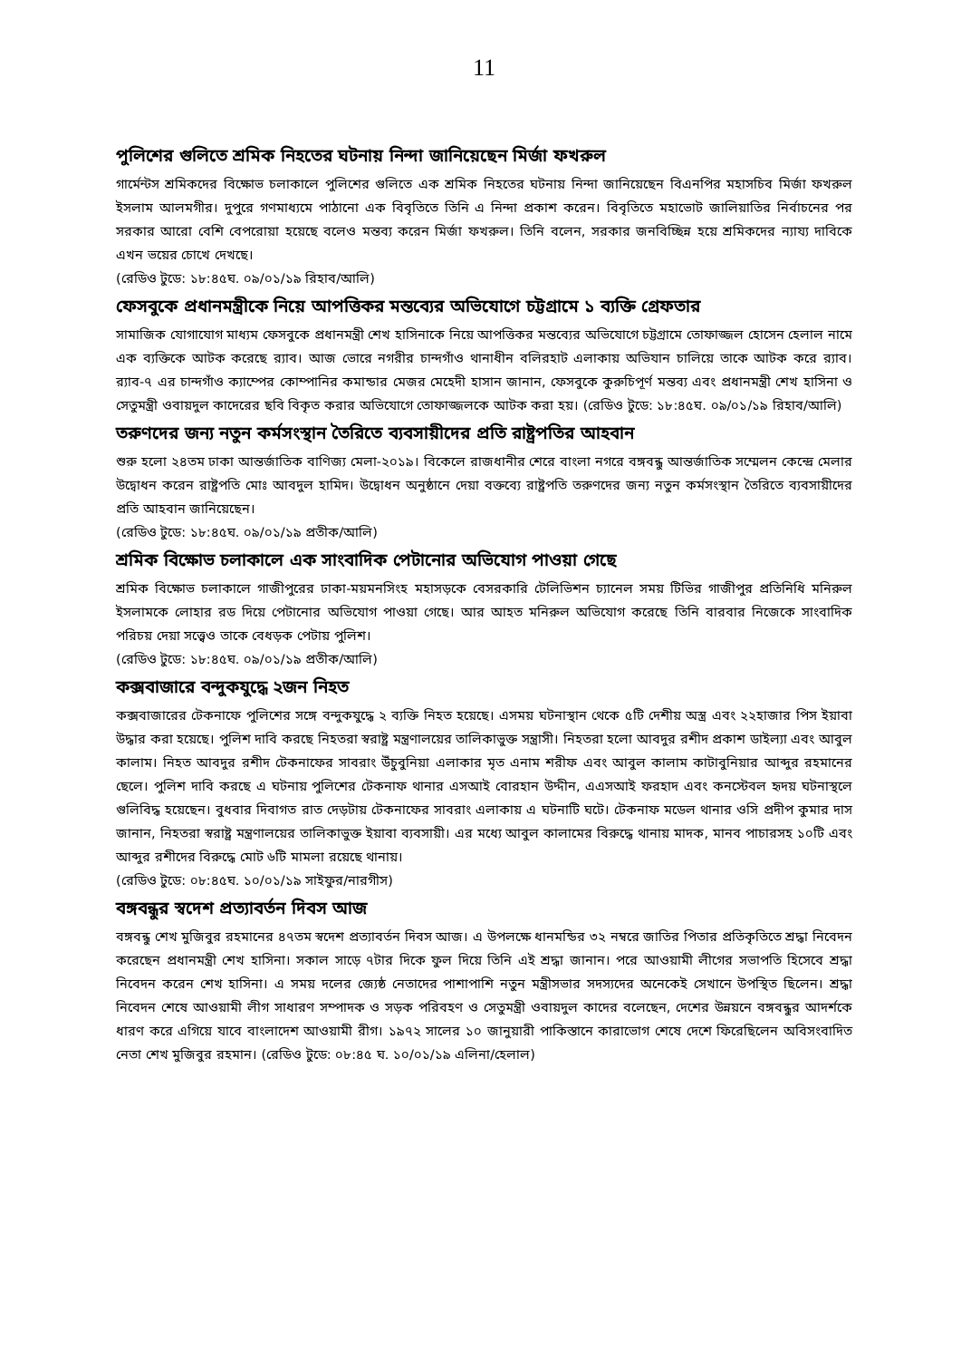11
পুলিশের গুলিতে শ্রমিক নিহতের ঘটনায় নিন্দা জানিয়েছেন মির্জা ফখরুল
গার্মেন্টস শ্রমিকদের বিক্ষোভ চলাকালে পুলিশের গুলিতে এক শ্রমিক নিহতের ঘটনায় নিন্দা জানিয়েছেন বিএনপির মহাসচিব মির্জা ফখরুল ইসলাম আলমগীর। দুপুরে গণমাধ্যমে পাঠানো এক বিবৃতিতে তিনি এ নিন্দা প্রকাশ করেন। বিবৃতিতে মহাভোট জালিয়াতির নির্বাচনের পর সরকার আরো বেশি বেপরোয়া হয়েছে বলেও মন্তব্য করেন মির্জা ফখরুল। তিনি বলেন, সরকার জনবিচ্ছিন্ন হয়ে শ্রমিকদের ন্যায্য দাবিকে এখন ভয়ের চোখে দেখছে।
(রেডিও টুডে: ১৮:৪৫ঘ. ০৯/০১/১৯ রিহাব/আলি)
ফেসবুকে প্রধানমন্ত্রীকে নিয়ে আপত্তিকর মন্তব্যের অভিযোগে চট্টগ্রামে ১ ব্যক্তি গ্রেফতার
সামাজিক যোগাযোগ মাধ্যম ফেসবুকে প্রধানমন্ত্রী শেখ হাসিনাকে নিয়ে আপত্তিকর মন্তব্যের অভিযোগে চট্টগ্রামে তোফাজ্জল হোসেন হেলাল নামে এক ব্যক্তিকে আটক করেছে র‌্যাব। আজ ভোরে নগরীর চান্দগাঁও থানাধীন বলিরহাট এলাকায় অভিযান চালিয়ে তাকে আটক করে র‌্যাব। র‌্যাব-৭ এর চান্দগাঁও ক্যাম্পের কোম্পানির কমান্ডার মেজর মেহেদী হাসান জানান, ফেসবুকে কুরুচিপূর্ণ মন্তব্য এবং প্রধানমন্ত্রী শেখ হাসিনা ও সেতুমন্ত্রী ওবায়দুল কাদেরের ছবি বিকৃত করার অভিযোগে তোফাজ্জলকে আটক করা হয়। (রেডিও টুডে: ১৮:৪৫ঘ. ০৯/০১/১৯ রিহাব/আলি)
তরুণদের জন্য নতুন কর্মসংস্থান তৈরিতে ব্যবসায়ীদের প্রতি রাষ্ট্রপতির আহবান
শুরু হলো ২৪তম ঢাকা আন্তর্জাতিক বাণিজ্য মেলা-২০১৯। বিকেলে রাজধানীর শেরে বাংলা নগরে বঙ্গবন্ধু আন্তর্জাতিক সম্মেলন কেন্দ্রে মেলার উদ্বোধন করেন রাষ্ট্রপতি মোঃ আবদুল হামিদ। উদ্বোধন অনুষ্ঠানে দেয়া বক্তব্যে রাষ্ট্রপতি তরুণদের জন্য নতুন কর্মসংস্থান তৈরিতে ব্যবসায়ীদের প্রতি আহবান জানিয়েছেন।
(রেডিও টুডে: ১৮:৪৫ঘ. ০৯/০১/১৯ প্রতীক/আলি)
শ্রমিক বিক্ষোভ চলাকালে এক সাংবাদিক পেটানোর অভিযোগ পাওয়া গেছে
শ্রমিক বিক্ষোভ চলাকালে গাজীপুরের ঢাকা-ময়মনসিংহ মহাসড়কে বেসরকারি টেলিভিশন চ্যানেল সময় টিভির গাজীপুর প্রতিনিধি মনিরুল ইসলামকে লোহার রড দিয়ে পেটানোর অভিযোগ পাওয়া গেছে। আর আহত মনিরুল অভিযোগ করেছে তিনি বারবার নিজেকে সাংবাদিক পরিচয় দেয়া সত্ত্বেও তাকে বেধড়ক পেটায় পুলিশ।
(রেডিও টুডে: ১৮:৪৫ঘ. ০৯/০১/১৯ প্রতীক/আলি)
কক্সবাজারে বন্দুকযুদ্ধে ২জন নিহত
কক্সবাজারের টেকনাফে পুলিশের সঙ্গে বন্দুকযুদ্ধে ২ ব্যক্তি নিহত হয়েছে। এসময় ঘটনাস্থান থেকে ৫টি দেশীয় অস্ত্র এবং ২২হাজার পিস ইয়াবা উদ্ধার করা হয়েছে। পুলিশ দাবি করছে নিহতরা স্বরাষ্ট্র মন্ত্রণালয়ের তালিকাভুক্ত সন্ত্রাসী। নিহতরা হলো আবদুর রশীদ প্রকাশ ডাইল্যা এবং আবুল কালাম। নিহত আবদুর রশীদ টেকনাফের সাবরাং উঁচুবুনিয়া এলাকার মৃত এনাম শরীফ এবং আবুল কালাম কাটাবুনিয়ার আব্দুর রহমানের ছেলে। পুলিশ দাবি করছে এ ঘটনায় পুলিশের টেকনাফ থানার এসআই বোরহান উদ্দীন, এএসআই ফরহাদ এবং কনস্টেবল হৃদয় ঘটনাস্থলে গুলিবিদ্ধ হয়েছেন। বুধবার দিবাগত রাত দেড়টায় টেকনাফের সাবরাং এলাকায় এ ঘটনাটি ঘটে। টেকনাফ মডেল থানার ওসি প্রদীপ কুমার দাস জানান, নিহতরা স্বরাষ্ট্র মন্ত্রণালয়ের তালিকাভুক্ত ইয়াবা ব্যবসায়ী। এর মধ্যে আবুল কালামের বিরুদ্ধে থানায় মাদক, মানব পাচারসহ ১০টি এবং আব্দুর রশীদের বিরুদ্ধে মোট ৬টি মামলা রয়েছে থানায়।
(রেডিও টুডে: ০৮:৪৫ঘ. ১০/০১/১৯ সাইফুর/নারগীস)
বঙ্গবন্ধুর স্বদেশ প্রত্যাবর্তন দিবস আজ
বঙ্গবন্ধু শেখ মুজিবুর রহমানের ৪৭তম স্বদেশ প্রত্যাবর্তন দিবস আজ। এ উপলক্ষে ধানমন্ডির ৩২ নম্বরে জাতির পিতার প্রতিকৃতিতে শ্রদ্ধা নিবেদন করেছেন প্রধানমন্ত্রী শেখ হাসিনা। সকাল সাড়ে ৭টার দিকে ফুল দিয়ে তিনি এই শ্রদ্ধা জানান। পরে আওয়ামী লীগের সভাপতি হিসেবে শ্রদ্ধা নিবেদন করেন শেখ হাসিনা। এ সময় দলের জ্যেষ্ঠ নেতাদের পাশাপাশি নতুন মন্ত্রীসভার সদস্যদের অনেকেই সেখানে উপস্থিত ছিলেন। শ্রদ্ধা নিবেদন শেষে আওয়ামী লীগ সাধারণ সম্পাদক ও সড়ক পরিবহণ ও সেতুমন্ত্রী ওবায়দুল কাদের বলেছেন, দেশের উন্নয়নে বঙ্গবন্ধুর আদর্শকে ধারণ করে এগিয়ে যাবে বাংলাদেশ আওয়ামী রীগ। ১৯৭২ সালের ১০ জানুয়ারী পাকিস্তানে কারাভোগ শেষে দেশে ফিরেছিলেন অবিসংবাদিত নেতা শেখ মুজিবুর রহমান। (রেডিও টুডে: ০৮:৪৫ ঘ. ১০/০১/১৯ এলিনা/হেলাল)